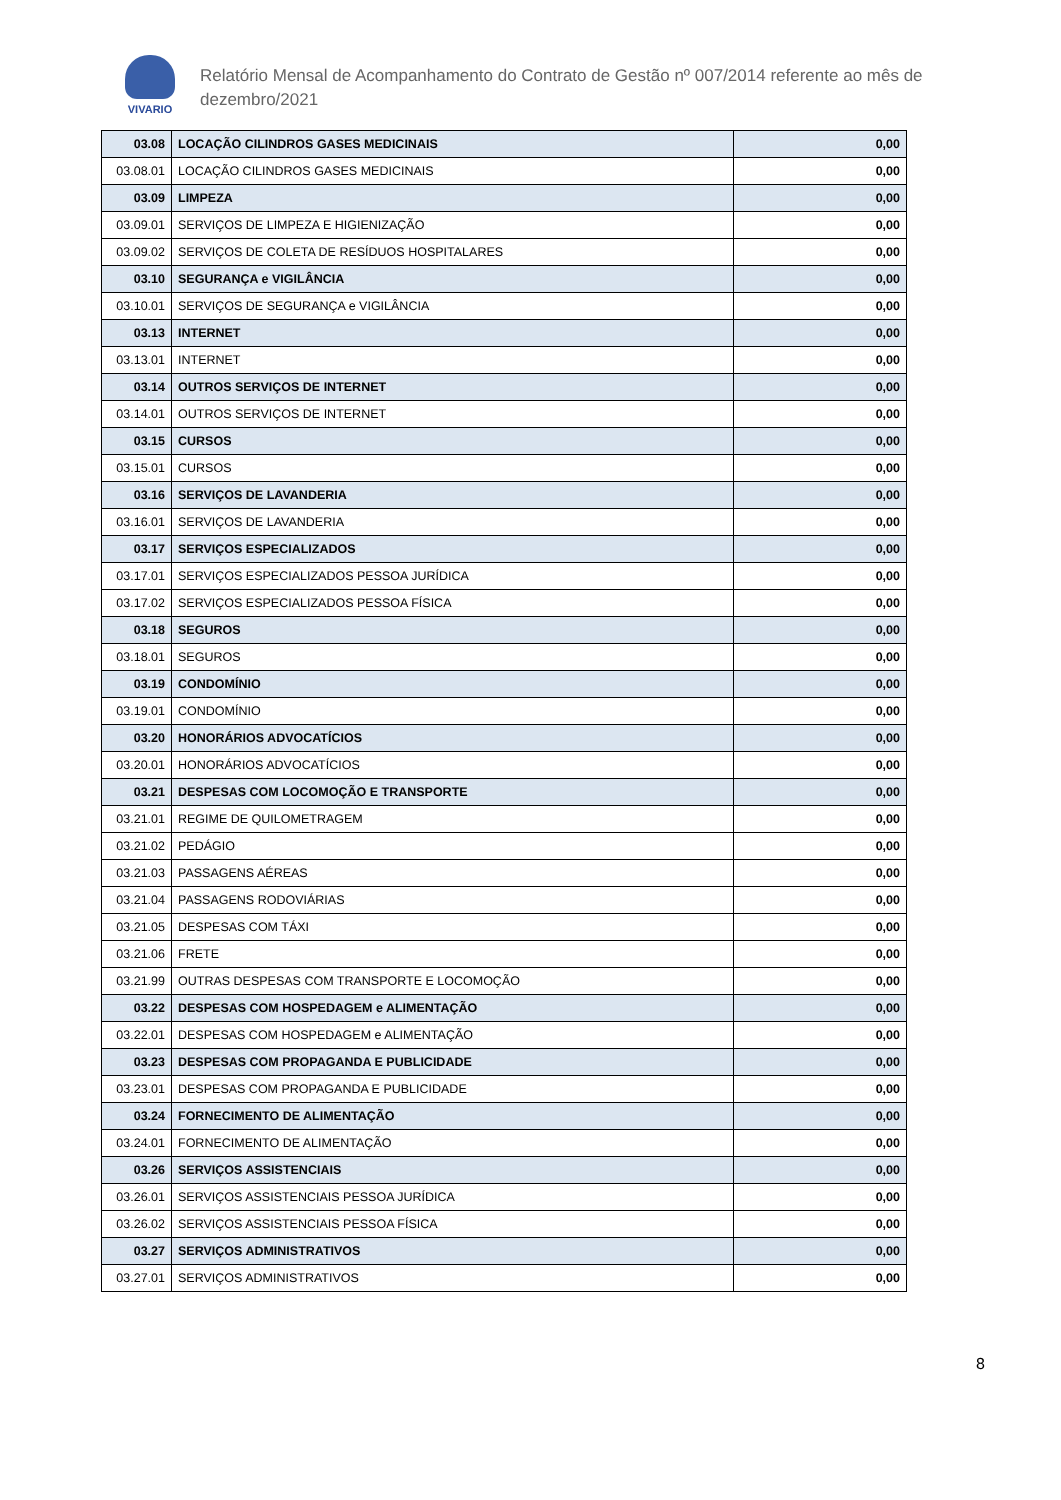VIVARIO
Relatório Mensal de Acompanhamento do Contrato de Gestão nº 007/2014 referente ao mês de
dezembro/2021
| 03.08 | LOCAÇÃO CILINDROS GASES MEDICINAIS | 0,00 |
| 03.08.01 | LOCAÇÃO CILINDROS GASES MEDICINAIS | 0,00 |
| 03.09 | LIMPEZA | 0,00 |
| 03.09.01 | SERVIÇOS DE LIMPEZA E HIGIENIZAÇÃO | 0,00 |
| 03.09.02 | SERVIÇOS DE COLETA DE RESÍDUOS HOSPITALARES | 0,00 |
| 03.10 | SEGURANÇA e VIGILÂNCIA | 0,00 |
| 03.10.01 | SERVIÇOS DE SEGURANÇA e VIGILÂNCIA | 0,00 |
| 03.13 | INTERNET | 0,00 |
| 03.13.01 | INTERNET | 0,00 |
| 03.14 | OUTROS SERVIÇOS DE INTERNET | 0,00 |
| 03.14.01 | OUTROS SERVIÇOS DE INTERNET | 0,00 |
| 03.15 | CURSOS | 0,00 |
| 03.15.01 | CURSOS | 0,00 |
| 03.16 | SERVIÇOS DE LAVANDERIA | 0,00 |
| 03.16.01 | SERVIÇOS DE LAVANDERIA | 0,00 |
| 03.17 | SERVIÇOS ESPECIALIZADOS | 0,00 |
| 03.17.01 | SERVIÇOS ESPECIALIZADOS PESSOA JURÍDICA | 0,00 |
| 03.17.02 | SERVIÇOS ESPECIALIZADOS PESSOA FÍSICA | 0,00 |
| 03.18 | SEGUROS | 0,00 |
| 03.18.01 | SEGUROS | 0,00 |
| 03.19 | CONDOMÍNIO | 0,00 |
| 03.19.01 | CONDOMÍNIO | 0,00 |
| 03.20 | HONORÁRIOS ADVOCATÍCIOS | 0,00 |
| 03.20.01 | HONORÁRIOS ADVOCATÍCIOS | 0,00 |
| 03.21 | DESPESAS COM LOCOMOÇÃO E TRANSPORTE | 0,00 |
| 03.21.01 | REGIME DE QUILOMETRAGEM | 0,00 |
| 03.21.02 | PEDÁGIO | 0,00 |
| 03.21.03 | PASSAGENS AÉREAS | 0,00 |
| 03.21.04 | PASSAGENS RODOVIÁRIAS | 0,00 |
| 03.21.05 | DESPESAS COM TÁXI | 0,00 |
| 03.21.06 | FRETE | 0,00 |
| 03.21.99 | OUTRAS DESPESAS COM TRANSPORTE E LOCOMOÇÃO | 0,00 |
| 03.22 | DESPESAS COM HOSPEDAGEM e ALIMENTAÇÃO | 0,00 |
| 03.22.01 | DESPESAS COM HOSPEDAGEM e ALIMENTAÇÃO | 0,00 |
| 03.23 | DESPESAS COM PROPAGANDA E PUBLICIDADE | 0,00 |
| 03.23.01 | DESPESAS COM PROPAGANDA E PUBLICIDADE | 0,00 |
| 03.24 | FORNECIMENTO DE ALIMENTAÇÃO | 0,00 |
| 03.24.01 | FORNECIMENTO DE ALIMENTAÇÃO | 0,00 |
| 03.26 | SERVIÇOS ASSISTENCIAIS | 0,00 |
| 03.26.01 | SERVIÇOS ASSISTENCIAIS PESSOA JURÍDICA | 0,00 |
| 03.26.02 | SERVIÇOS ASSISTENCIAIS PESSOA FÍSICA | 0,00 |
| 03.27 | SERVIÇOS ADMINISTRATIVOS | 0,00 |
| 03.27.01 | SERVIÇOS ADMINISTRATIVOS | 0,00 |
8